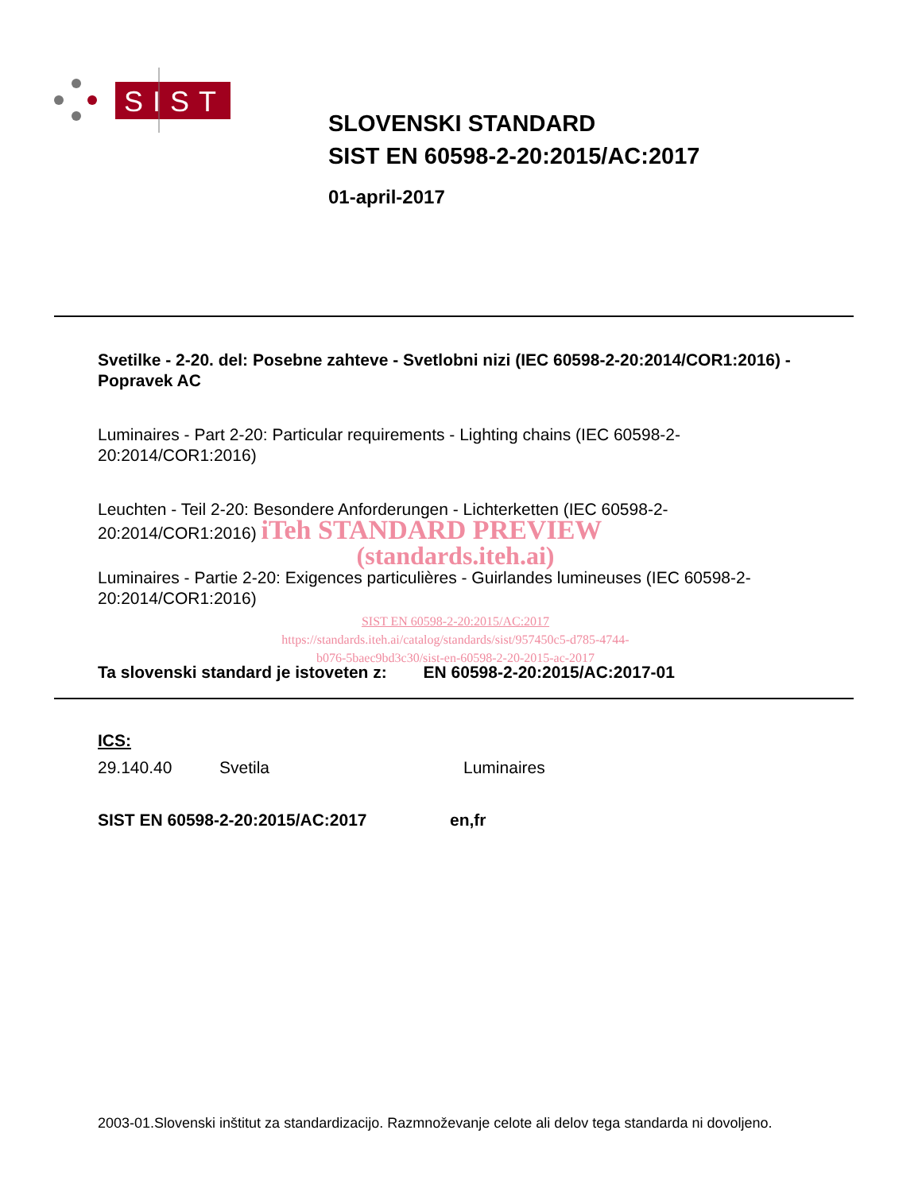SIST
SLOVENSKI STANDARD
SIST EN 60598-2-20:2015/AC:2017
01-april-2017
Svetilke - 2-20. del: Posebne zahteve - Svetlobni nizi (IEC 60598-2-20:2014/COR1:2016) - Popravek AC
Luminaires - Part 2-20: Particular requirements - Lighting chains (IEC 60598-2-20:2014/COR1:2016)
Leuchten - Teil 2-20: Besondere Anforderungen - Lichterketten (IEC 60598-2-20:2014/COR1:2016) iTeh STANDARD PREVIEW
(standards.iteh.ai)
Luminaires - Partie 2-20: Exigences particulières - Guirlandes lumineuses (IEC 60598-2-20:2014/COR1:2016)
SIST EN 60598-2-20:2015/AC:2017
https://standards.iteh.ai/catalog/standards/sist/957450c5-d785-4744-
b076-5baec9bd3c30/sist-en-60598-2-20-2015-ac-2017
Ta slovenski standard je istoveten z: EN 60598-2-20:2015/AC:2017-01
ICS:
29.140.40 Svetila Luminaires
SIST EN 60598-2-20:2015/AC:2017 en,fr
2003-01.Slovenski inštitut za standardizacijo. Razmnoževanje celote ali delov tega standarda ni dovoljeno.